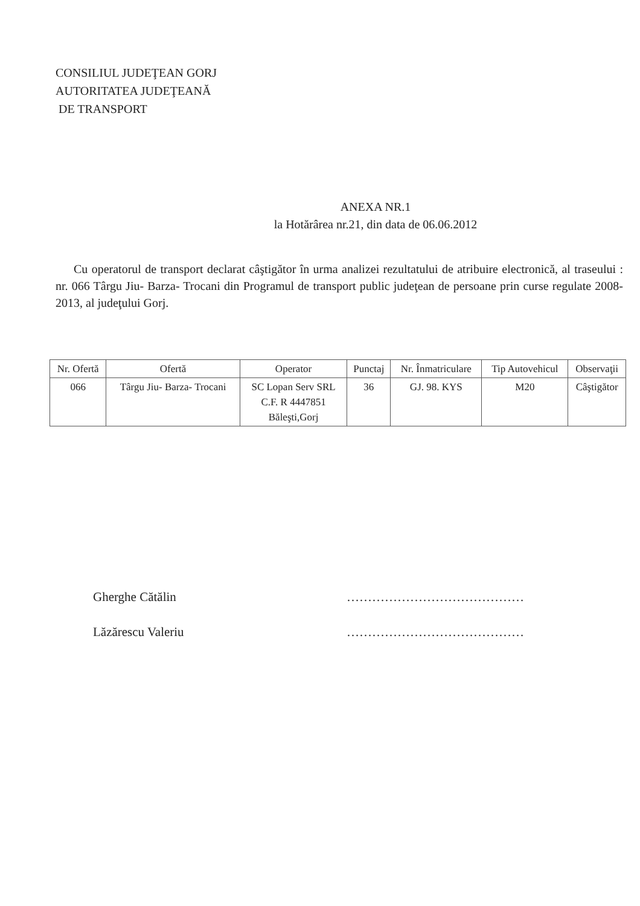CONSILIUL JUDEŢEAN GORJ
AUTORITATEA JUDEŢEANĂ
DE TRANSPORT
ANEXA NR.1
la Hotărârea nr.21, din data de 06.06.2012
Cu operatorul de transport declarat câştigător în urma analizei rezultatului de atribuire electronică, al traseului : nr. 066 Târgu Jiu- Barza- Trocani din Programul de transport public judeţean de persoane prin curse regulate 2008-2013, al judeţului Gorj.
| Nr. Ofertă | Ofertă | Operator | Punctaj | Nr. Înmatriculare | Tip Autovehicul | Observaţii |
| --- | --- | --- | --- | --- | --- | --- |
| 066 | Târgu Jiu- Barza- Trocani | SC Lopan Serv SRL C.F. R 4447851 Băleşti,Gorj | 36 | GJ. 98. KYS | M20 | Câştigător |
Gherghe Cătălin ……………………………………
Lăzărescu Valeriu ……………………………………